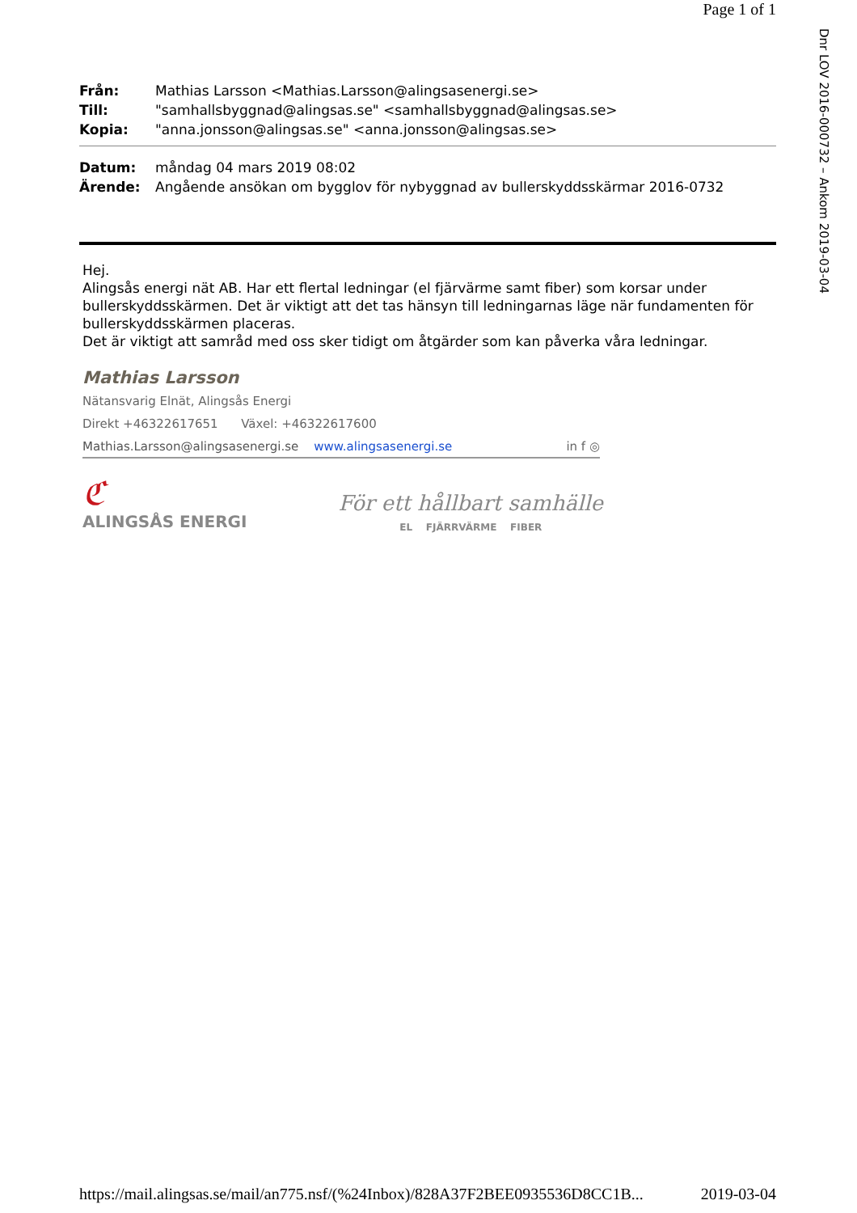Page 1 of 1
Dnr LOV 2016-000732 – Ankom 2019-03-04
| Från: | Mathias Larsson <Mathias.Larsson@alingsasenergi.se> |
| Till: | "samhallsbyggnad@alingsas.se" <samhallsbyggnad@alingsas.se> |
| Kopia: | "anna.jonsson@alingsas.se" <anna.jonsson@alingsas.se> |
| Datum: | måndag 04 mars 2019 08:02 |
| Ärende: | Angående ansökan om bygglov för nybyggnad av bullerskyddsskärmar 2016-0732 |
Hej.
Alingsås energi nät AB. Har ett flertal ledningar (el fjärvärme samt fiber) som korsar under bullerskyddsskärmen. Det är viktigt att det tas hänsyn till ledningarnas läge när fundamenten för bullerskyddsskärmen placeras.
Det är viktigt att samråd med oss sker tidigt om åtgärder som kan påverka våra ledningar.
Mathias Larsson
Nätansvarig Elnät, Alingsås Energi
Direkt +46322617651 Växel: +46322617600
Mathias.Larsson@alingsasenergi.se www.alingsasenergi.se in f ◎
ℭ
ALINGSÅS ENERGI
För ett hållbart samhälle
EL FJÄRRVÄRME FIBER
https://mail.alingsas.se/mail/an775.nsf/(%24Inbox)/828A37F2BEE0935536D8CC1B... 2019-03-04